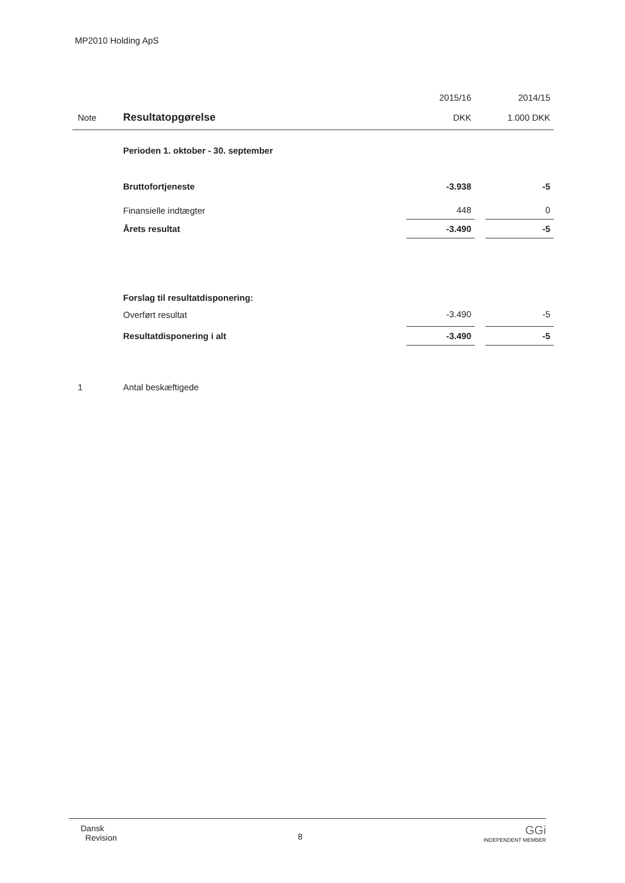MP2010 Holding ApS
| | | 2015/16 | | 2014/15 |
| --- | --- | --- | --- | --- |
| Note | Resultatopgørelse | DKK | | 1.000 DKK |
| | Perioden 1. oktober - 30. september | | | |
| | Bruttofortjeneste | -3.938 | | -5 |
| | Finansielle indtægter | 448 | | 0 |
| | Årets resultat | -3.490 | | -5 |
| | Forslag til resultatdisponering: | | | |
| | Overført resultat | -3.490 | | -5 |
| | Resultatdisponering i alt | -3.490 | | -5 |
| 1 | Antal beskæftigede | | | |
Dansk
Revision
8
GGi
INDEPENDENT MEMBER